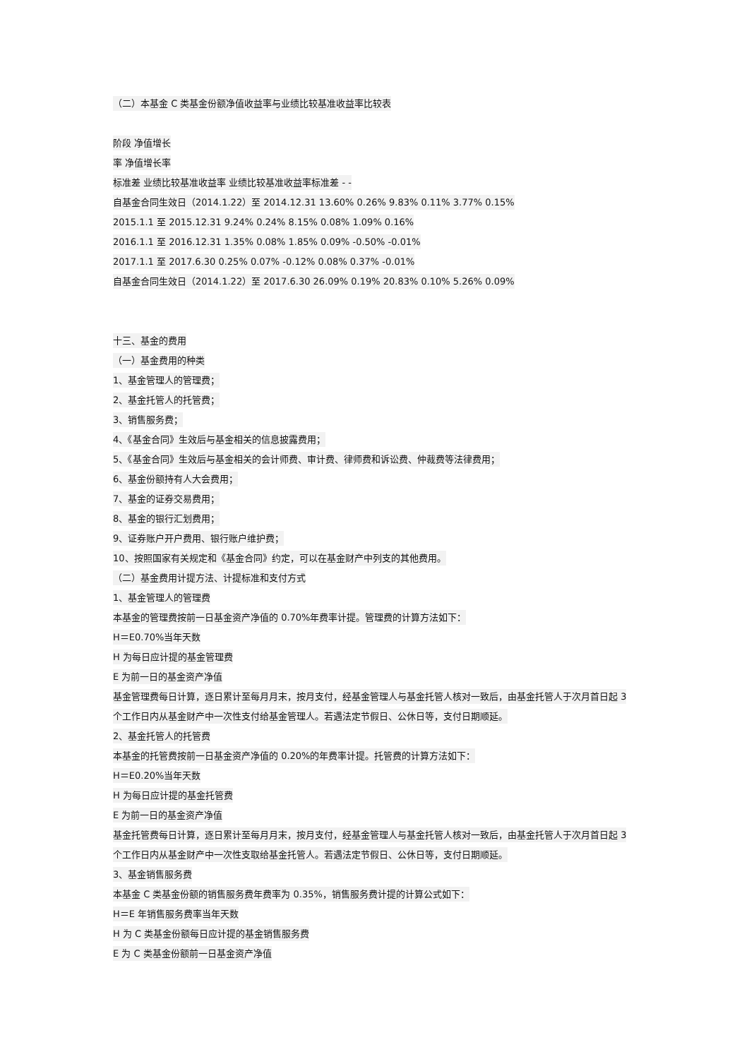（二）本基金 C 类基金份额净值收益率与业绩比较基准收益率比较表
阶段 净值增长
率 净值增长率
标准差 业绩比较基准收益率 业绩比较基准收益率标准差 - -
自基金合同生效日（2014.1.22）至 2014.12.31 13.60% 0.26% 9.83% 0.11% 3.77% 0.15%
2015.1.1 至 2015.12.31 9.24% 0.24% 8.15% 0.08% 1.09% 0.16%
2016.1.1 至 2016.12.31 1.35% 0.08% 1.85% 0.09% -0.50% -0.01%
2017.1.1 至 2017.6.30 0.25% 0.07% -0.12% 0.08% 0.37% -0.01%
自基金合同生效日（2014.1.22）至 2017.6.30 26.09% 0.19% 20.83% 0.10% 5.26% 0.09%
十三、基金的费用
（一）基金费用的种类
1、基金管理人的管理费；
2、基金托管人的托管费；
3、销售服务费；
4、《基金合同》生效后与基金相关的信息披露费用；
5、《基金合同》生效后与基金相关的会计师费、审计费、律师费和诉讼费、仲裁费等法律费用；
6、基金份额持有人大会费用；
7、基金的证券交易费用；
8、基金的银行汇划费用；
9、证券账户开户费用、银行账户维护费；
10、按照国家有关规定和《基金合同》约定，可以在基金财产中列支的其他费用。
（二）基金费用计提方法、计提标准和支付方式
1、基金管理人的管理费
本基金的管理费按前一日基金资产净值的 0.70%年费率计提。管理费的计算方法如下：
H＝E0.70%当年天数
H 为每日应计提的基金管理费
E 为前一日的基金资产净值
基金管理费每日计算，逐日累计至每月月末，按月支付，经基金管理人与基金托管人核对一致后，由基金托管人于次月首日起 3 个工作日内从基金财产中一次性支付给基金管理人。若遇法定节假日、公休日等，支付日期顺延。
2、基金托管人的托管费
本基金的托管费按前一日基金资产净值的 0.20%的年费率计提。托管费的计算方法如下：
H＝E0.20%当年天数
H 为每日应计提的基金托管费
E 为前一日的基金资产净值
基金托管费每日计算，逐日累计至每月月末，按月支付，经基金管理人与基金托管人核对一致后，由基金托管人于次月首日起 3 个工作日内从基金财产中一次性支取给基金托管人。若遇法定节假日、公休日等，支付日期顺延。
3、基金销售服务费
本基金 C 类基金份额的销售服务费年费率为 0.35%，销售服务费计提的计算公式如下：
H＝E 年销售服务费率当年天数
H 为 C 类基金份额每日应计提的基金销售服务费
E 为 C 类基金份额前一日基金资产净值